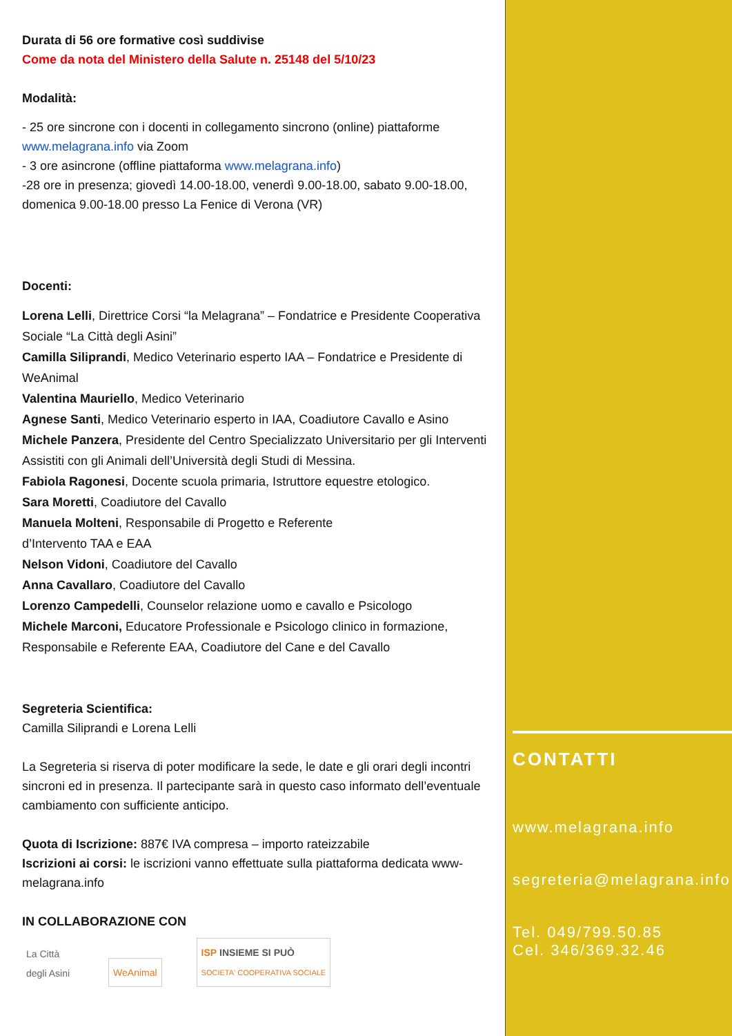Durata di 56 ore formative così suddivise
Come da nota del Ministero della Salute n. 25148 del 5/10/23
Modalità:
- 25 ore sincrone con i docenti in collegamento sincrono (online) piattaforme www.melagrana.info via Zoom
- 3 ore asincrone (offline piattaforma www.melagrana.info)
-28 ore in presenza; giovedì 14.00-18.00, venerdì 9.00-18.00, sabato 9.00-18.00, domenica 9.00-18.00 presso La Fenice di Verona (VR)
Docenti:
Lorena Lelli, Direttrice Corsi “la Melagrana” – Fondatrice e Presidente Cooperativa Sociale “La Città degli Asini”
Camilla Siliprandi, Medico Veterinario esperto IAA – Fondatrice e Presidente di WeAnimal
Valentina Mauriello, Medico Veterinario
Agnese Santi, Medico Veterinario esperto in IAA, Coadiutore Cavallo e Asino
Michele Panzera, Presidente del Centro Specializzato Universitario per gli Interventi Assistiti con gli Animali dell’Università degli Studi di Messina.
Fabiola Ragonesi, Docente scuola primaria, Istruttore equestre etologico.
Sara Moretti, Coadiutore del Cavallo
Manuela Molteni, Responsabile di Progetto e Referente
d’Intervento TAA e EAA
Nelson Vidoni, Coadiutore del Cavallo
Anna Cavallaro, Coadiutore del Cavallo
Lorenzo Campedelli, Counselor relazione uomo e cavallo e Psicologo
Michele Marconi, Educatore Professionale e Psicologo clinico in formazione, Responsabile e Referente EAA, Coadiutore del Cane e del Cavallo
Segreteria Scientifica:
Camilla Siliprandi e Lorena Lelli
La Segreteria si riserva di poter modificare la sede, le date e gli orari degli incontri sincroni ed in presenza. Il partecipante sarà in questo caso informato dell’eventuale cambiamento con sufficiente anticipo.
Quota di Iscrizione: 887€ IVA compresa – importo rateizzabile
Iscrizioni ai corsi: le iscrizioni vanno effettuate sulla piattaforma dedicata www-melagrana.info
IN COLLABORAZIONE CON
La Città
degli Asini
WeAnimal
ISP INSIEME SI PUÒ
SOCIETA' COOPERATIVA SOCIALE
CONTATTI
www.melagrana.info
segreteria@melagrana.info
Tel. 049/799.50.85
Cel. 346/369.32.46